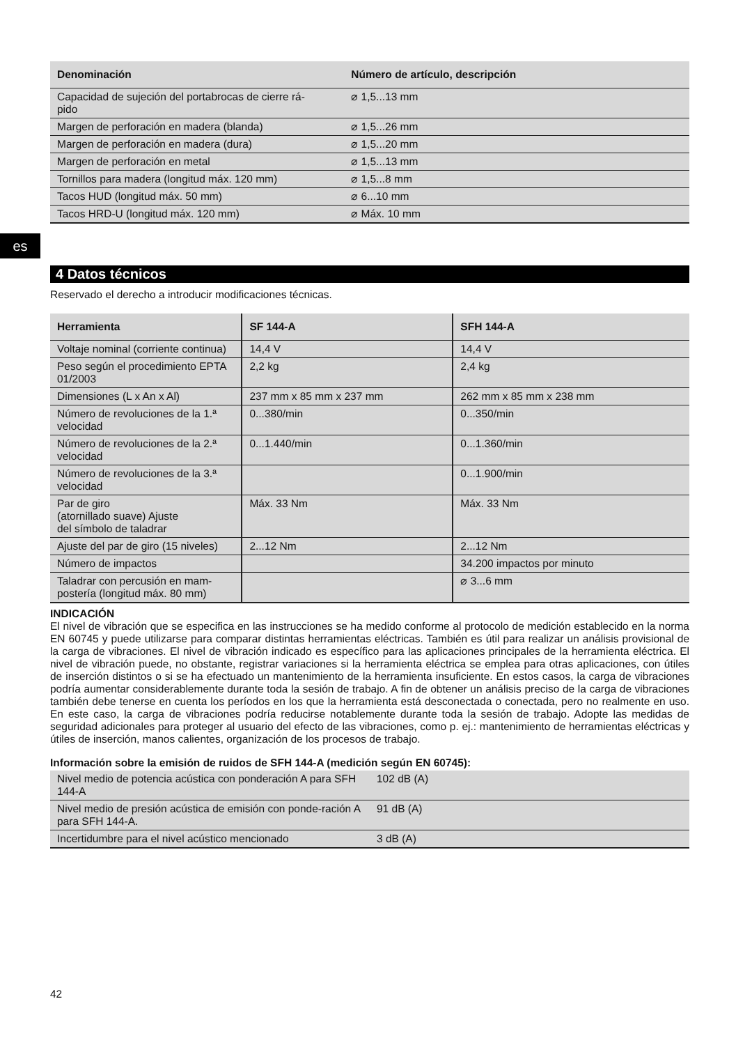es
| Denominación | Número de artículo, descripción |
| --- | --- |
| Capacidad de sujeción del portabrocas de cierre rá- pido | ⌀ 1,5...13 mm |
| Margen de perforación en madera (blanda) | ⌀ 1,5...26 mm |
| Margen de perforación en madera (dura) | ⌀ 1,5...20 mm |
| Margen de perforación en metal | ⌀ 1,5...13 mm |
| Tornillos para madera (longitud máx. 120 mm) | ⌀ 1,5...8 mm |
| Tacos HUD (longitud máx. 50 mm) | ⌀ 6...10 mm |
| Tacos HRD-U (longitud máx. 120 mm) | ⌀ Máx. 10 mm |
4 Datos técnicos
Reservado el derecho a introducir modificaciones técnicas.
| Herramienta | SF 144-A | SFH 144-A |
| --- | --- | --- |
| Voltaje nominal (corriente continua) | 14,4 V | 14,4 V |
| Peso según el procedimiento EPTA 01/2003 | 2,2 kg | 2,4 kg |
| Dimensiones (L x An x Al) | 237 mm x 85 mm x 237 mm | 262 mm x 85 mm x 238 mm |
| Número de revoluciones de la 1.ª velocidad | 0...380/min | 0...350/min |
| Número de revoluciones de la 2.ª velocidad | 0...1.440/min | 0...1.360/min |
| Número de revoluciones de la 3.ª velocidad | | 0...1.900/min |
| Par de giro (atornillado suave) Ajuste del símbolo de taladrar | Máx. 33 Nm | Máx. 33 Nm |
| Ajuste del par de giro (15 niveles) | 2...12 Nm | 2...12 Nm |
| Número de impactos | | 34.200 impactos por minuto |
| Taladrar con percusión en mam- postería (longitud máx. 80 mm) | | ⌀ 3...6 mm |
INDICACIÓN
El nivel de vibración que se especifica en las instrucciones se ha medido conforme al protocolo de medición establecido en la norma EN 60745 y puede utilizarse para comparar distintas herramientas eléctricas. También es útil para realizar un análisis provisional de la carga de vibraciones. El nivel de vibración indicado es específico para las aplicaciones principales de la herramienta eléctrica. El nivel de vibración puede, no obstante, registrar variaciones si la herramienta eléctrica se emplea para otras aplicaciones, con útiles de inserción distintos o si se ha efectuado un mantenimiento de la herramienta insuficiente. En estos casos, la carga de vibraciones podría aumentar considerablemente durante toda la sesión de trabajo. A fin de obtener un análisis preciso de la carga de vibraciones también debe tenerse en cuenta los períodos en los que la herramienta está desconectada o conectada, pero no realmente en uso. En este caso, la carga de vibraciones podría reducirse notablemente durante toda la sesión de trabajo. Adopte las medidas de seguridad adicionales para proteger al usuario del efecto de las vibraciones, como p. ej.: mantenimiento de herramientas eléctricas y útiles de inserción, manos calientes, organización de los procesos de trabajo.
Información sobre la emisión de ruidos de SFH 144-A (medición según EN 60745):
| Nivel medio de potencia acústica con ponderación A para SFH 144-A | 102 dB (A) |
| Nivel medio de presión acústica de emisión con ponde-ración A para SFH 144-A. | 91 dB (A) |
| Incertidumbre para el nivel acústico mencionado | 3 dB (A) |
42